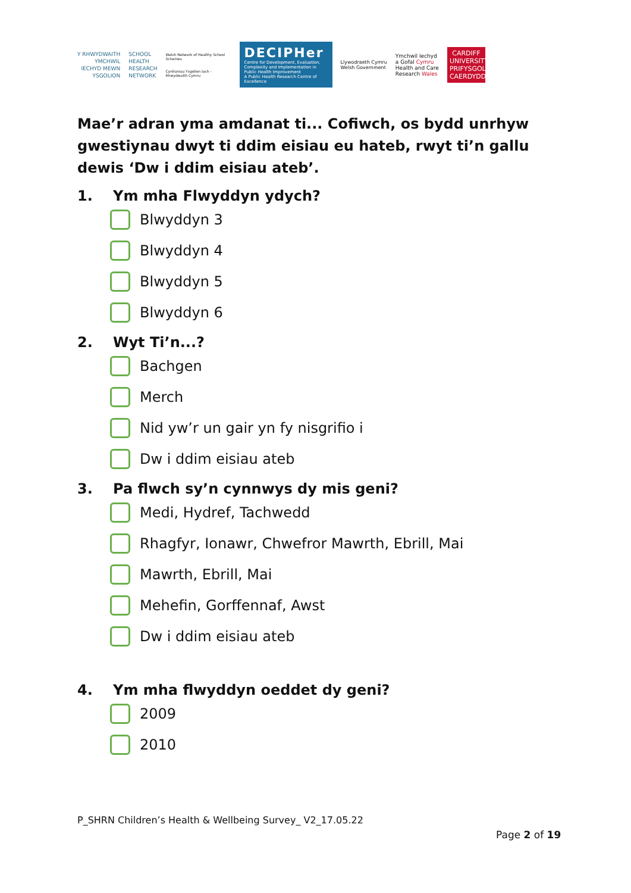Y RHWYDWAITH
YMCHWIL
IECHYD MEWN
YSGOLION
SCHOOL
HEALTH
RESEARCH
NETWORK
Welsh Network of Healthy School Schemes
Cynlluniau Ysgolion Iach - Rhwydwaith Cymru
DECIPHer
Centre for Development, Evaluation, Complexity and Implementation in Public Health Improvement
A Public Health Research Centre of Excellence
Llywodraeth Cymru
Welsh Government
Ymchwil Iechyd
a Gofal Cymru
Health and Care
Research Wales
CARDIFF
UNIVERSITY
PRIFYSGOL
CAERDYDD
Mae’r adran yma amdanat ti... Cofiwch, os bydd unrhyw gwestiynau dwyt ti ddim eisiau eu hateb, rwyt ti’n gallu dewis ‘Dw i ddim eisiau ateb’.
1. Ym mha Flwyddyn ydych?
Blwyddyn 3
Blwyddyn 4
Blwyddyn 5
Blwyddyn 6
2. Wyt Ti’n...?
Bachgen
Merch
Nid yw’r un gair yn fy nisgrifio i
Dw i ddim eisiau ateb
3. Pa flwch sy’n cynnwys dy mis geni?
Medi, Hydref, Tachwedd
Rhagfyr, Ionawr, Chwefror Mawrth, Ebrill, Mai
Mawrth, Ebrill, Mai
Mehefin, Gorffennaf, Awst
Dw i ddim eisiau ateb
4. Ym mha flwyddyn oeddet dy geni?
2009
2010
P_SHRN Children’s Health & Wellbeing Survey_ V2_17.05.22
Page 2 of 19